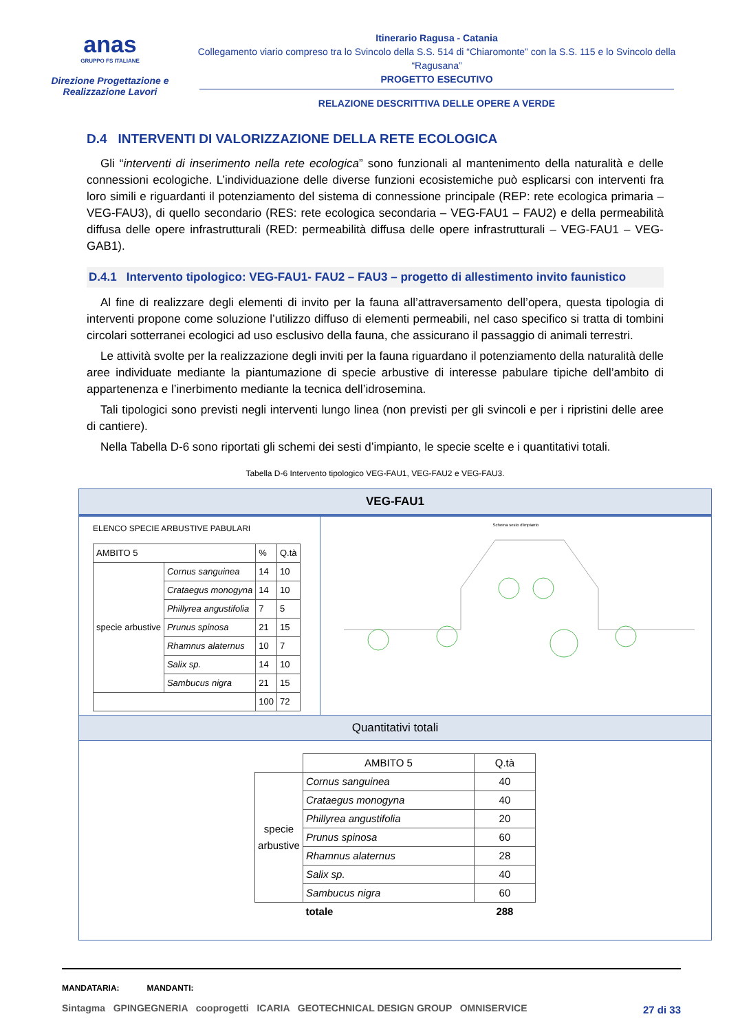anas
GRUPPO FS ITALIANE
Direzione Progettazione e Realizzazione Lavori
Itinerario Ragusa - Catania
Collegamento viario compreso tra lo Svincolo della S.S. 514 di “Chiaromonte” con la S.S. 115 e lo Svincolo della “Ragusana”
PROGETTO ESECUTIVO
RELAZIONE DESCRITTIVA DELLE OPERE A VERDE
D.4 INTERVENTI DI VALORIZZAZIONE DELLA RETE ECOLOGICA
Gli “interventi di inserimento nella rete ecologica” sono funzionali al mantenimento della naturalità e delle connessioni ecologiche. L’individuazione delle diverse funzioni ecosistemiche può esplicarsi con interventi fra loro simili e riguardanti il potenziamento del sistema di connessione principale (REP: rete ecologica primaria – VEG-FAU3), di quello secondario (RES: rete ecologica secondaria – VEG-FAU1 – FAU2) e della permeabilità diffusa delle opere infrastrutturali (RED: permeabilità diffusa delle opere infrastrutturali – VEG-FAU1 – VEG-GAB1).
D.4.1 Intervento tipologico: VEG-FAU1- FAU2 – FAU3 – progetto di allestimento invito faunistico
Al fine di realizzare degli elementi di invito per la fauna all’attraversamento dell’opera, questa tipologia di interventi propone come soluzione l’utilizzo diffuso di elementi permeabili, nel caso specifico si tratta di tombini circolari sotterranei ecologici ad uso esclusivo della fauna, che assicurano il passaggio di animali terrestri.
Le attività svolte per la realizzazione degli inviti per la fauna riguardano il potenziamento della naturalità delle aree individuate mediante la piantumazione di specie arbustive di interesse pabulare tipiche dell’ambito di appartenenza e l’inerbimento mediante la tecnica dell’idrosemina.
Tali tipologici sono previsti negli interventi lungo linea (non previsti per gli svincoli e per i ripristini delle aree di cantiere).
Nella Tabella D-6 sono riportati gli schemi dei sesti d’impianto, le specie scelte e i quantitativi totali.
Tabella D-6 Intervento tipologico VEG-FAU1, VEG-FAU2 e VEG-FAU3.
VEG-FAU1
ELENCO SPECIE ARBUSTIVE PABULARI
| AMBITO 5 | | % | Q.tà |
| specie arbustive | Cornus sanguinea | 14 | 10 |
| | Crataegus monogyna | 14 | 10 |
| | Phillyrea angustifolia | 7 | 5 |
| | Prunus spinosa | 21 | 15 |
| | Rhamnus alaternus | 10 | 7 |
| | Salix sp. | 14 | 10 |
| | Sambucus nigra | 21 | 15 |
| | | 100 | 72 |
Schema sesto d'impianto
Quantitativi totali
| | AMBITO 5 | Q.tà |
| specie arbustive | Cornus sanguinea | 40 |
| | Crataegus monogyna | 40 |
| | Phillyrea angustifolia | 20 |
| | Prunus spinosa | 60 |
| | Rhamnus alaternus | 28 |
| | Salix sp. | 40 |
| | Sambucus nigra | 60 |
| | totale | 288 |
MANDATARIA: MANDANTI:
Sintagma GPINGEGNERIA cooprogetti ICARIA GEOTECHNICAL DESIGN GROUP OMNISERVICE
27 di 33